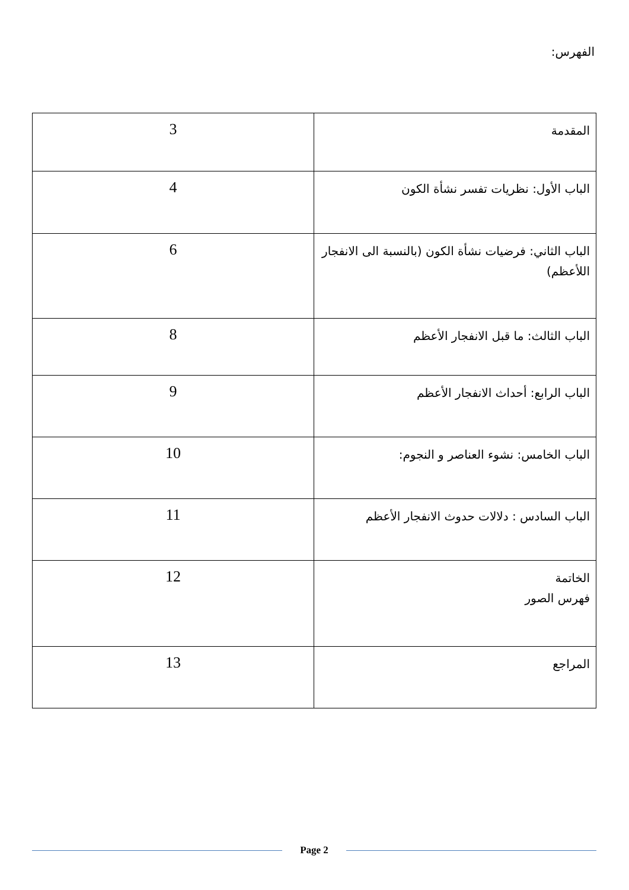الفهرس:
| المقدمة | 3 |
| الباب الأول: نظريات تفسر نشأة الكون | 4 |
| الباب الثاني: فرضيات نشأة الكون (بالنسبة الى الانفجار اللأعظم) | 6 |
| الباب الثالث: ما قبل الانفجار الأعظم | 8 |
| الباب الرابع: أحداث الانفجار الأعظم | 9 |
| الباب الخامس: نشوء العناصر و النجوم: | 10 |
| الباب السادس : دلالات حدوث الانفجار الأعظم | 11 |
| الخاتمة فهرس الصور | 12 |
| المراجع | 13 |
Page 2